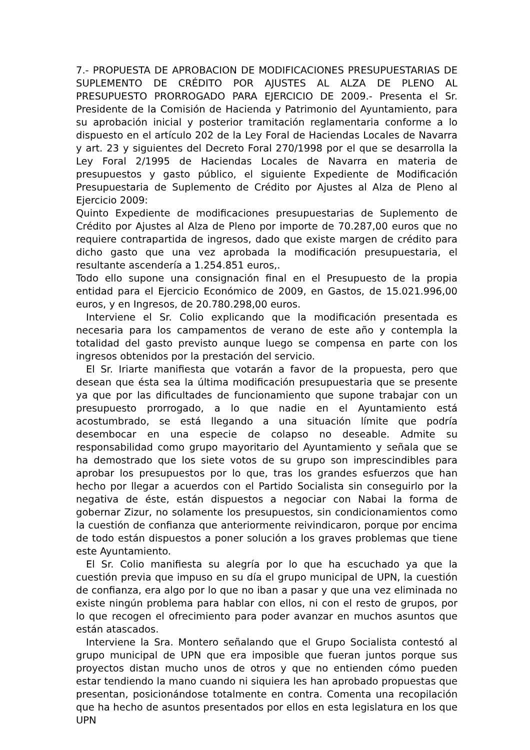7.- PROPUESTA DE APROBACION DE MODIFICACIONES PRESUPUESTARIAS DE SUPLEMENTO DE CRÉDITO POR AJUSTES AL ALZA DE PLENO AL PRESUPUESTO PRORROGADO PARA EJERCICIO DE 2009.- Presenta el Sr. Presidente de la Comisión de Hacienda y Patrimonio del Ayuntamiento, para su aprobación inicial y posterior tramitación reglamentaria conforme a lo dispuesto en el artículo 202 de la Ley Foral de Haciendas Locales de Navarra y art. 23 y siguientes del Decreto Foral 270/1998 por el que se desarrolla la Ley Foral 2/1995 de Haciendas Locales de Navarra en materia de presupuestos y gasto público, el siguiente Expediente de Modificación Presupuestaria de Suplemento de Crédito por Ajustes al Alza de Pleno al Ejercicio 2009:
Quinto Expediente de modificaciones presupuestarias de Suplemento de Crédito por Ajustes al Alza de Pleno por importe de 70.287,00 euros que no requiere contrapartida de ingresos, dado que existe margen de crédito para dicho gasto que una vez aprobada la modificación presupuestaria, el resultante ascendería a 1.254.851 euros,.
Todo ello supone una consignación final en el Presupuesto de la propia entidad para el Ejercicio Económico de 2009, en Gastos, de 15.021.996,00 euros, y en Ingresos, de 20.780.298,00 euros.
Interviene el Sr. Colio explicando que la modificación presentada es necesaria para los campamentos de verano de este año y contempla la totalidad del gasto previsto aunque luego se compensa en parte con los ingresos obtenidos por la prestación del servicio.
El Sr. Iriarte manifiesta que votarán a favor de la propuesta, pero que desean que ésta sea la última modificación presupuestaria que se presente ya que por las dificultades de funcionamiento que supone trabajar con un presupuesto prorrogado, a lo que nadie en el Ayuntamiento está acostumbrado, se está llegando a una situación límite que podría desembocar en una especie de colapso no deseable. Admite su responsabilidad como grupo mayoritario del Ayuntamiento y señala que se ha demostrado que los siete votos de su grupo son imprescindibles para aprobar los presupuestos por lo que, tras los grandes esfuerzos que han hecho por llegar a acuerdos con el Partido Socialista sin conseguirlo por la negativa de éste, están dispuestos a negociar con Nabai la forma de gobernar Zizur, no solamente los presupuestos, sin condicionamientos como la cuestión de confianza que anteriormente reivindicaron, porque por encima de todo están dispuestos a poner solución a los graves problemas que tiene este Ayuntamiento.
El Sr. Colio manifiesta su alegría por lo que ha escuchado ya que la cuestión previa que impuso en su día el grupo municipal de UPN, la cuestión de confianza, era algo por lo que no iban a pasar y que una vez eliminada no existe ningún problema para hablar con ellos, ni con el resto de grupos, por lo que recogen el ofrecimiento para poder avanzar en muchos asuntos que están atascados.
Interviene la Sra. Montero señalando que el Grupo Socialista contestó al grupo municipal de UPN que era imposible que fueran juntos porque sus proyectos distan mucho unos de otros y que no entienden cómo pueden estar tendiendo la mano cuando ni siquiera les han aprobado propuestas que presentan, posicionándose totalmente en contra. Comenta una recopilación que ha hecho de asuntos presentados por ellos en esta legislatura en los que UPN